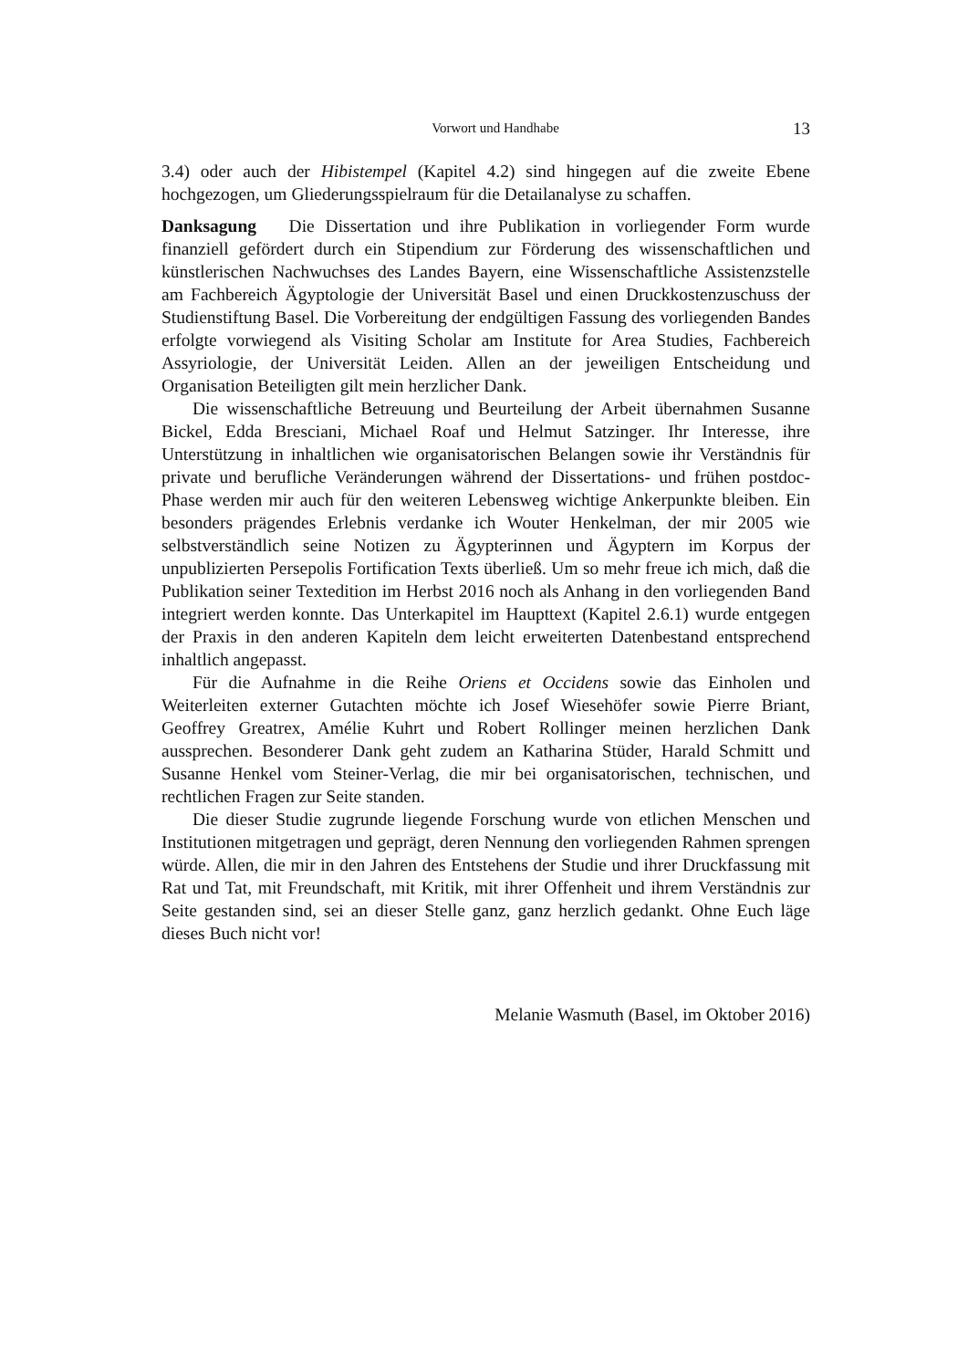Vorwort und Handhabe 13
3.4) oder auch der Hibistempel (Kapitel 4.2) sind hingegen auf die zweite Ebene hochgezogen, um Gliederungsspielraum für die Detailanalyse zu schaffen.
Danksagung Die Dissertation und ihre Publikation in vorliegender Form wurde finanziell gefördert durch ein Stipendium zur Förderung des wissenschaftlichen und künstlerischen Nachwuchses des Landes Bayern, eine Wissenschaftliche Assistenzstelle am Fachbereich Ägyptologie der Universität Basel und einen Druckkostenzuschuss der Studienstiftung Basel. Die Vorbereitung der endgültigen Fassung des vorliegenden Bandes erfolgte vorwiegend als Visiting Scholar am Institute for Area Studies, Fachbereich Assyriologie, der Universität Leiden. Allen an der jeweiligen Entscheidung und Organisation Beteiligten gilt mein herzlicher Dank.
Die wissenschaftliche Betreuung und Beurteilung der Arbeit übernahmen Susanne Bickel, Edda Bresciani, Michael Roaf und Helmut Satzinger. Ihr Interesse, ihre Unterstützung in inhaltlichen wie organisatorischen Belangen sowie ihr Verständnis für private und berufliche Veränderungen während der Dissertations- und frühen postdoc-Phase werden mir auch für den weiteren Lebensweg wichtige Ankerpunkte bleiben. Ein besonders prägendes Erlebnis verdanke ich Wouter Henkelman, der mir 2005 wie selbstverständlich seine Notizen zu Ägypterinnen und Ägyptern im Korpus der unpublizierten Persepolis Fortification Texts überließ. Um so mehr freue ich mich, daß die Publikation seiner Textedition im Herbst 2016 noch als Anhang in den vorliegenden Band integriert werden konnte. Das Unterkapitel im Haupttext (Kapitel 2.6.1) wurde entgegen der Praxis in den anderen Kapiteln dem leicht erweiterten Datenbestand entsprechend inhaltlich angepasst.
Für die Aufnahme in die Reihe Oriens et Occidens sowie das Einholen und Weiterleiten externer Gutachten möchte ich Josef Wiesehöfer sowie Pierre Briant, Geoffrey Greatrex, Amélie Kuhrt und Robert Rollinger meinen herzlichen Dank aussprechen. Besonderer Dank geht zudem an Katharina Stüder, Harald Schmitt und Susanne Henkel vom Steiner-Verlag, die mir bei organisatorischen, technischen, und rechtlichen Fragen zur Seite standen.
Die dieser Studie zugrunde liegende Forschung wurde von etlichen Menschen und Institutionen mitgetragen und geprägt, deren Nennung den vorliegenden Rahmen sprengen würde. Allen, die mir in den Jahren des Entstehens der Studie und ihrer Druckfassung mit Rat und Tat, mit Freundschaft, mit Kritik, mit ihrer Offenheit und ihrem Verständnis zur Seite gestanden sind, sei an dieser Stelle ganz, ganz herzlich gedankt. Ohne Euch läge dieses Buch nicht vor!
Melanie Wasmuth (Basel, im Oktober 2016)